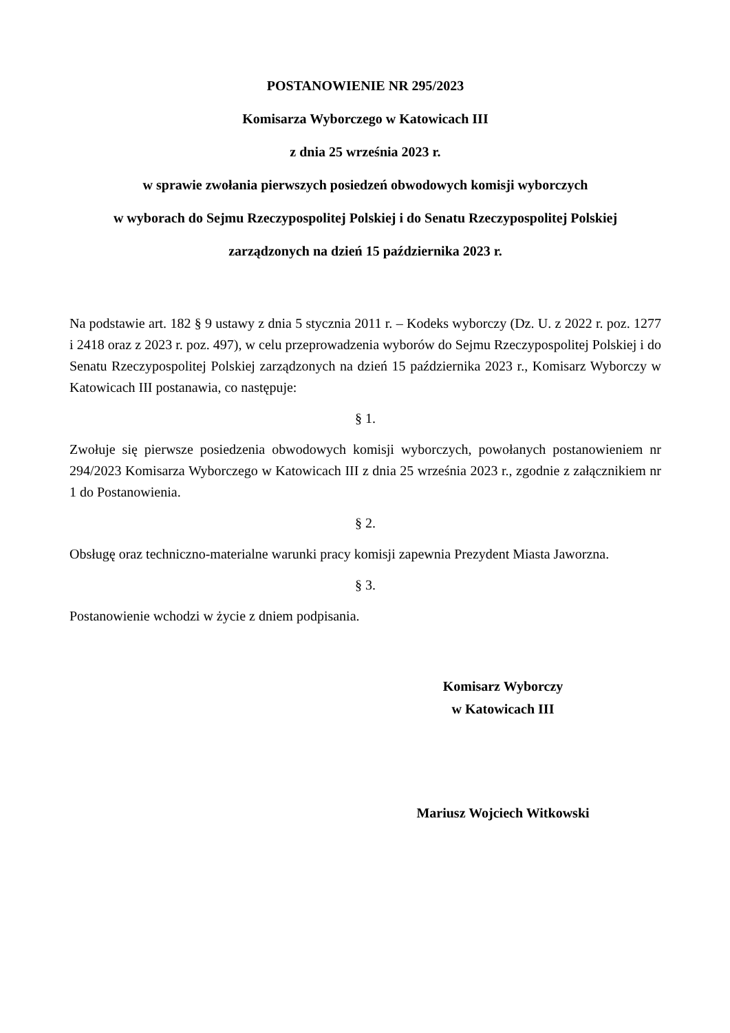POSTANOWIENIE NR 295/2023
Komisarza Wyborczego w Katowicach III
z dnia 25 września 2023 r.
w sprawie zwołania pierwszych posiedzeń obwodowych komisji wyborczych
w wyborach do Sejmu Rzeczypospolitej Polskiej i do Senatu Rzeczypospolitej Polskiej
zarządzonych na dzień 15 października 2023 r.
Na podstawie art. 182 § 9 ustawy z dnia 5 stycznia 2011 r. – Kodeks wyborczy (Dz. U. z 2022 r. poz. 1277 i 2418 oraz z 2023 r. poz. 497), w celu przeprowadzenia wyborów do Sejmu Rzeczypospolitej Polskiej i do Senatu Rzeczypospolitej Polskiej zarządzonych na dzień 15 października 2023 r., Komisarz Wyborczy w Katowicach III postanawia, co następuje:
§ 1.
Zwołuje się pierwsze posiedzenia obwodowych komisji wyborczych, powołanych postanowieniem nr 294/2023 Komisarza Wyborczego w Katowicach III z dnia 25 września 2023 r., zgodnie z załącznikiem nr 1 do Postanowienia.
§ 2.
Obsługę oraz techniczno-materialne warunki pracy komisji zapewnia Prezydent Miasta Jaworzna.
§ 3.
Postanowienie wchodzi w życie z dniem podpisania.
Komisarz Wyborczy
w Katowicach III
Mariusz Wojciech Witkowski